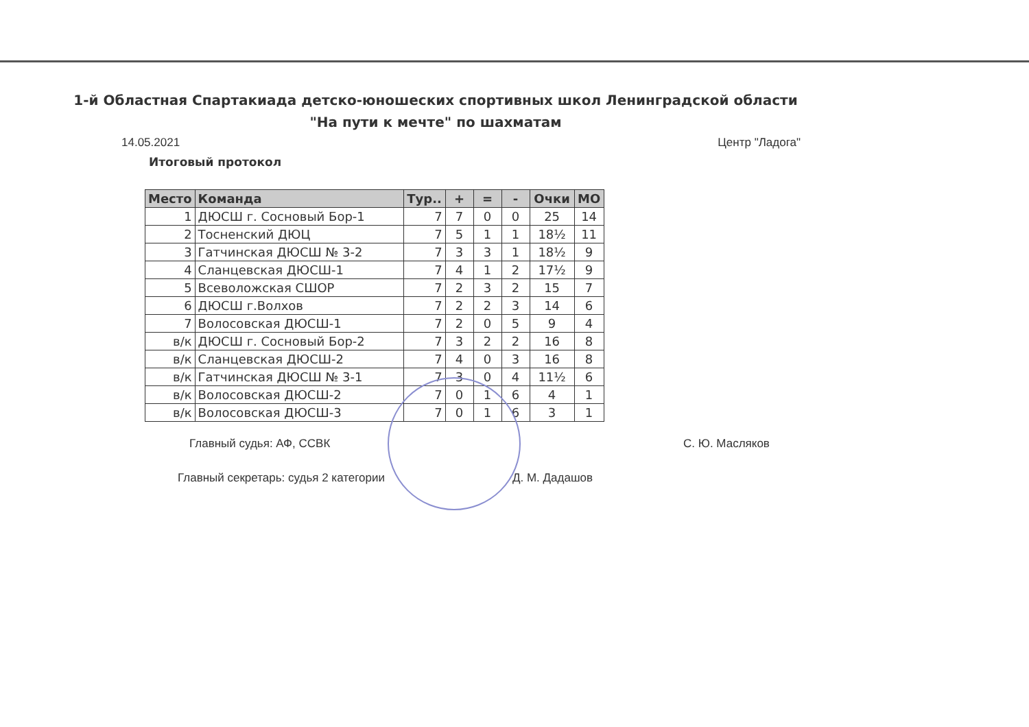1-й Областная Спартакиада детско-юношеских спортивных школ Ленинградской области
"На пути к мечте" по шахматам
14.05.2021 Центр "Ладога"
Итоговый протокол
| Место | Команда | Тур.. | + | = | - | Очки | МО |
| --- | --- | --- | --- | --- | --- | --- | --- |
| 1 | ДЮСШ г. Сосновый Бор-1 | 7 | 7 | 0 | 0 | 25 | 14 |
| 2 | Тосненский ДЮЦ | 7 | 5 | 1 | 1 | 18½ | 11 |
| 3 | Гатчинская ДЮСШ № 3-2 | 7 | 3 | 3 | 1 | 18½ | 9 |
| 4 | Сланцевская ДЮСШ-1 | 7 | 4 | 1 | 2 | 17½ | 9 |
| 5 | Всеволожская СШОР | 7 | 2 | 3 | 2 | 15 | 7 |
| 6 | ДЮСШ г.Волхов | 7 | 2 | 2 | 3 | 14 | 6 |
| 7 | Волосовская ДЮСШ-1 | 7 | 2 | 0 | 5 | 9 | 4 |
| в/к | ДЮСШ г. Сосновый Бор-2 | 7 | 3 | 2 | 2 | 16 | 8 |
| в/к | Сланцевская ДЮСШ-2 | 7 | 4 | 0 | 3 | 16 | 8 |
| в/к | Гатчинская ДЮСШ № 3-1 | 7 | 3 | 0 | 4 | 11½ | 6 |
| в/к | Волосовская ДЮСШ-2 | 7 | 0 | 1 | 6 | 4 | 1 |
| в/к | Волосовская ДЮСШ-3 | 7 | 0 | 1 | 6 | 3 | 1 |
Главный судья: АФ, ССВК С. Ю. Масляков
Главный секретарь: судья 2 категории Д. М. Дадашов